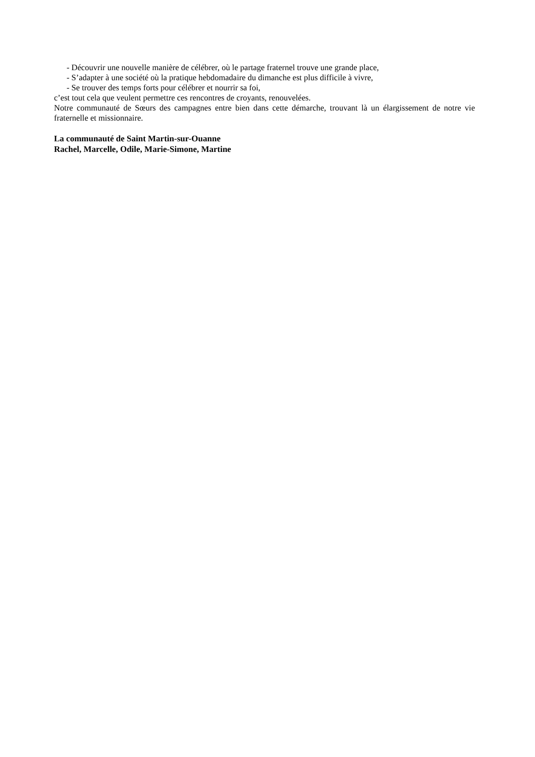- Découvrir une nouvelle manière de célébrer, où le partage fraternel trouve une grande place,
- S’adapter à une société où la pratique hebdomadaire du dimanche est plus difficile à vivre,
- Se trouver des temps forts pour célébrer et nourrir sa foi,
c’est tout cela que veulent permettre ces rencontres de croyants, renouvelées.
Notre communauté de Sœurs des campagnes entre bien dans cette démarche, trouvant là un élargissement de notre vie fraternelle et missionnaire.
La communauté de Saint Martin-sur-Ouanne
Rachel, Marcelle, Odile, Marie-Simone, Martine